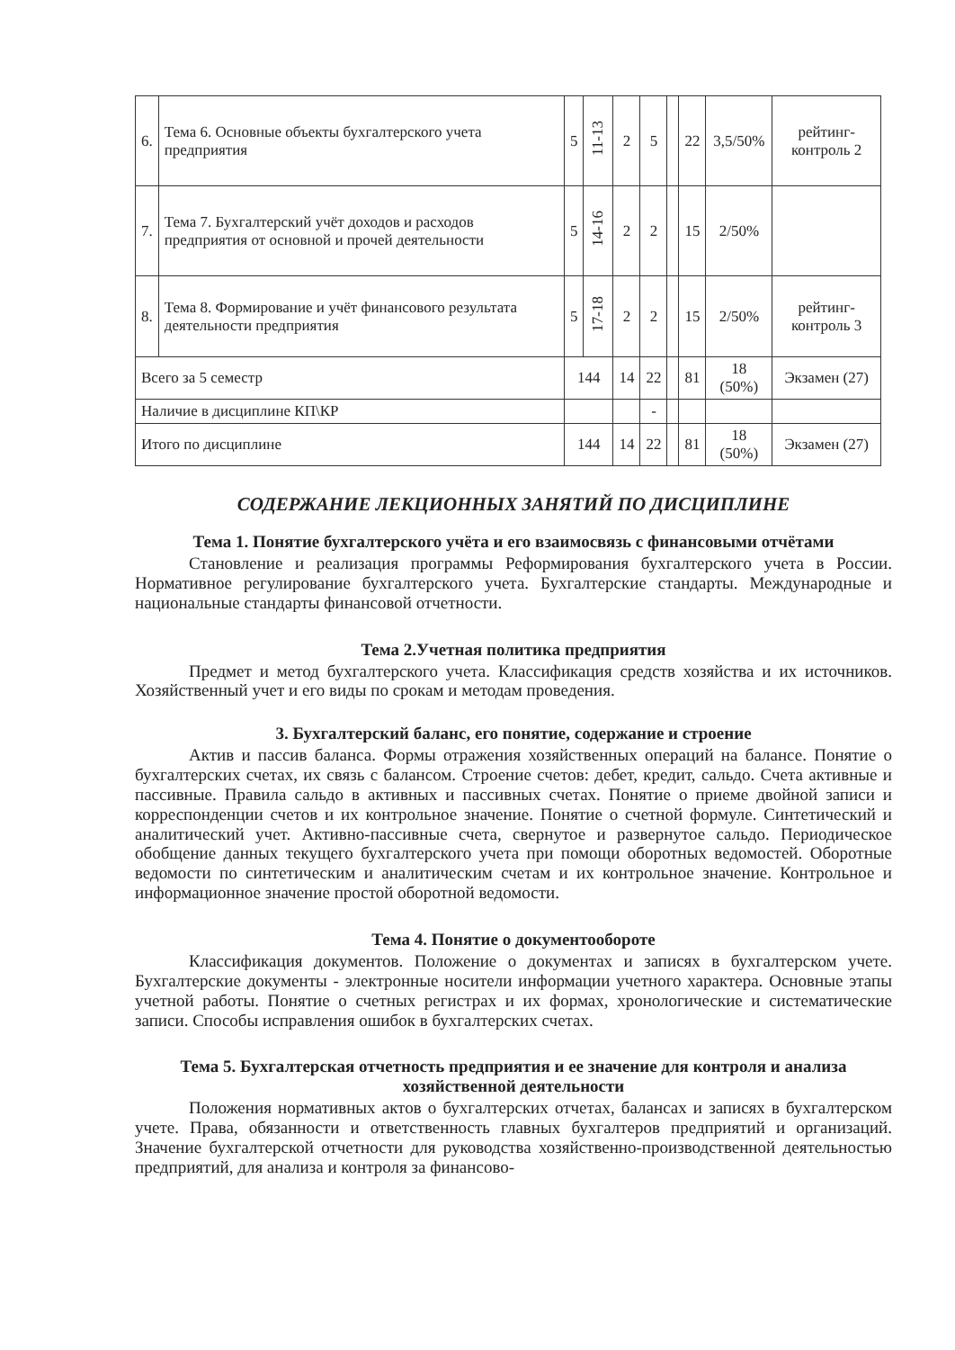| 6. | Тема 6. Основные объекты бухгалтерского учета предприятия | 5 | 11-13 | 2 | 5 | | 22 | 3,5/50% | рейтинг-контроль 2 |
| 7. | Тема 7. Бухгалтерский учёт доходов и расходов предприятия от основной и прочей деятельности | 5 | 14-16 | 2 | 2 | | 15 | 2/50% | |
| 8. | Тема 8. Формирование и учёт финансового результата деятельности предприятия | 5 | 17-18 | 2 | 2 | | 15 | 2/50% | рейтинг-контроль 3 |
| Всего за 5 семестр | | 144 | | 14 | 22 | | 81 | 18 (50%) | Экзамен (27) |
| Наличие в дисциплине КП\КР | | | | | - | | | | |
| Итого по дисциплине | | 144 | | 14 | 22 | | 81 | 18 (50%) | Экзамен (27) |
СОДЕРЖАНИЕ ЛЕКЦИОННЫХ ЗАНЯТИЙ ПО ДИСЦИПЛИНЕ
Тема 1. Понятие бухгалтерского учёта и его взаимосвязь с финансовыми отчётами
Становление и реализация программы Реформирования бухгалтерского учета в России. Нормативное регулирование бухгалтерского учета. Бухгалтерские стандарты. Международные и национальные стандарты финансовой отчетности.
Тема 2.Учетная политика предприятия
Предмет и метод бухгалтерского учета. Классификация средств хозяйства и их источников. Хозяйственный учет и его виды по срокам и методам проведения.
3. Бухгалтерский баланс, его понятие, содержание и строение
Актив и пассив баланса. Формы отражения хозяйственных операций на балансе. Понятие о бухгалтерских счетах, их связь с балансом. Строение счетов: дебет, кредит, сальдо. Счета активные и пассивные. Правила сальдо в активных и пассивных счетах. Понятие о приеме двойной записи и корреспонденции счетов и их контрольное значение. Понятие о счетной формуле. Синтетический и аналитический учет. Активно-пассивные счета, свернутое и развернутое сальдо. Периодическое обобщение данных текущего бухгалтерского учета при помощи оборотных ведомостей. Оборотные ведомости по синтетическим и аналитическим счетам и их контрольное значение. Контрольное и информационное значение простой оборотной ведомости.
Тема 4. Понятие о документообороте
Классификация документов. Положение о документах и записях в бухгалтерском учете. Бухгалтерские документы - электронные носители информации учетного характера. Основные этапы учетной работы. Понятие о счетных регистрах и их формах, хронологические и систематические записи. Способы исправления ошибок в бухгалтерских счетах.
Тема 5. Бухгалтерская отчетность предприятия и ее значение для контроля и анализа хозяйственной деятельности
Положения нормативных актов о бухгалтерских отчетах, балансах и записях в бухгалтерском учете. Права, обязанности и ответственность главных бухгалтеров предприятий и организаций. Значение бухгалтерской отчетности для руководства хозяйственно-производственной деятельностью предприятий, для анализа и контроля за финансово-